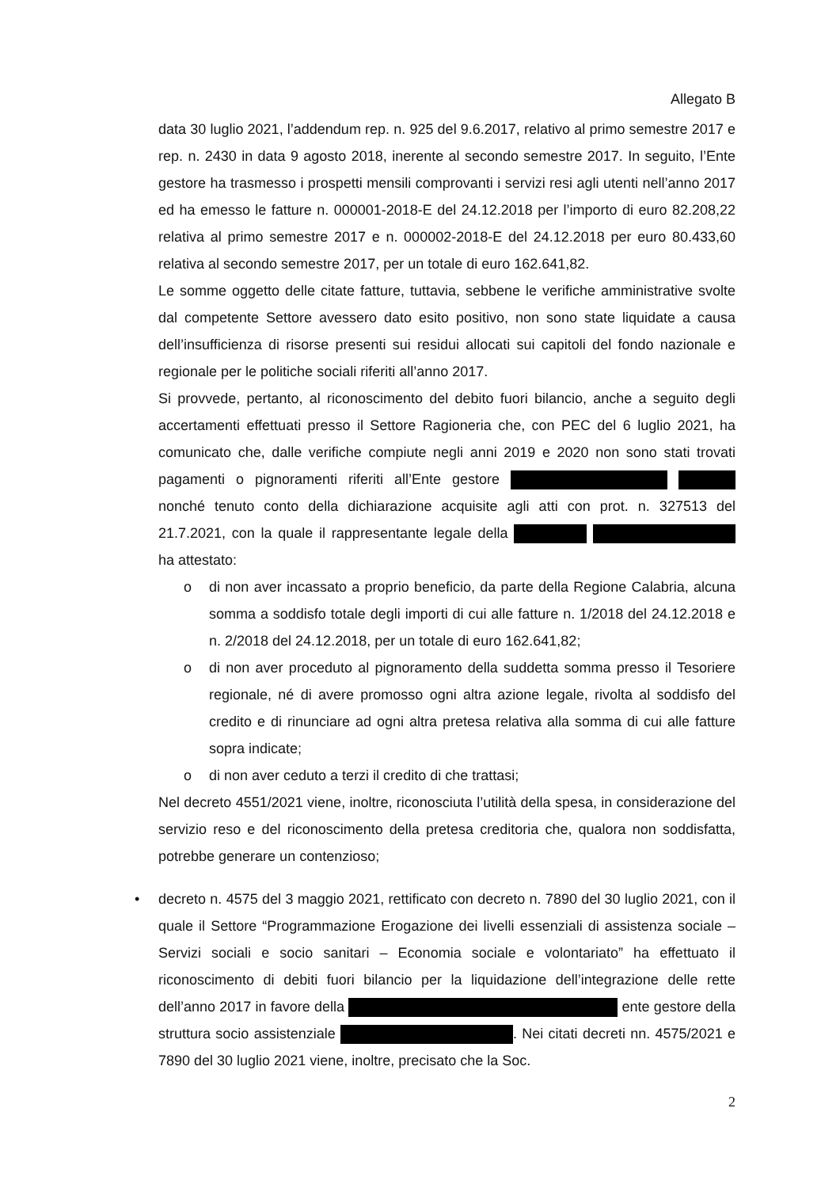Allegato B
data 30 luglio 2021, l’addendum rep. n. 925 del 9.6.2017, relativo al primo semestre 2017 e rep. n. 2430 in data 9 agosto 2018, inerente al secondo semestre 2017. In seguito, l’Ente gestore ha trasmesso i prospetti mensili comprovanti i servizi resi agli utenti nell’anno 2017 ed ha emesso le fatture n. 000001-2018-E del 24.12.2018 per l’importo di euro 82.208,22 relativa al primo semestre 2017 e n. 000002-2018-E del 24.12.2018 per euro 80.433,60 relativa al secondo semestre 2017, per un totale di euro 162.641,82.
Le somme oggetto delle citate fatture, tuttavia, sebbene le verifiche amministrative svolte dal competente Settore avessero dato esito positivo, non sono state liquidate a causa dell’insufficienza di risorse presenti sui residui allocati sui capitoli del fondo nazionale e regionale per le politiche sociali riferiti all’anno 2017.
Si provvede, pertanto, al riconoscimento del debito fuori bilancio, anche a seguito degli accertamenti effettuati presso il Settore Ragioneria che, con PEC del 6 luglio 2021, ha comunicato che, dalle verifiche compiute negli anni 2019 e 2020 non sono stati trovati pagamenti o pignoramenti riferiti all’Ente gestore nonché tenuto conto della dichiarazione acquisite agli atti con prot. n. 327513 del 21.7.2021, con la quale il rappresentante legale della ha attestato:
o di non aver incassato a proprio beneficio, da parte della Regione Calabria, alcuna somma a soddisfo totale degli importi di cui alle fatture n. 1/2018 del 24.12.2018 e n. 2/2018 del 24.12.2018, per un totale di euro 162.641,82;
o di non aver proceduto al pignoramento della suddetta somma presso il Tesoriere regionale, né di avere promosso ogni altra azione legale, rivolta al soddisfo del credito e di rinunciare ad ogni altra pretesa relativa alla somma di cui alle fatture sopra indicate;
o di non aver ceduto a terzi il credito di che trattasi;
Nel decreto 4551/2021 viene, inoltre, riconosciuta l’utilità della spesa, in considerazione del servizio reso e del riconoscimento della pretesa creditoria che, qualora non soddisfatta, potrebbe generare un contenzioso;
• decreto n. 4575 del 3 maggio 2021, rettificato con decreto n. 7890 del 30 luglio 2021, con il quale il Settore “Programmazione Erogazione dei livelli essenziali di assistenza sociale – Servizi sociali e socio sanitari – Economia sociale e volontariato” ha effettuato il riconoscimento di debiti fuori bilancio per la liquidazione dell’integrazione delle rette dell’anno 2017 in favore della ente gestore della struttura socio assistenziale . Nei citati decreti nn. 4575/2021 e 7890 del 30 luglio 2021 viene, inoltre, precisato che la Soc.
2